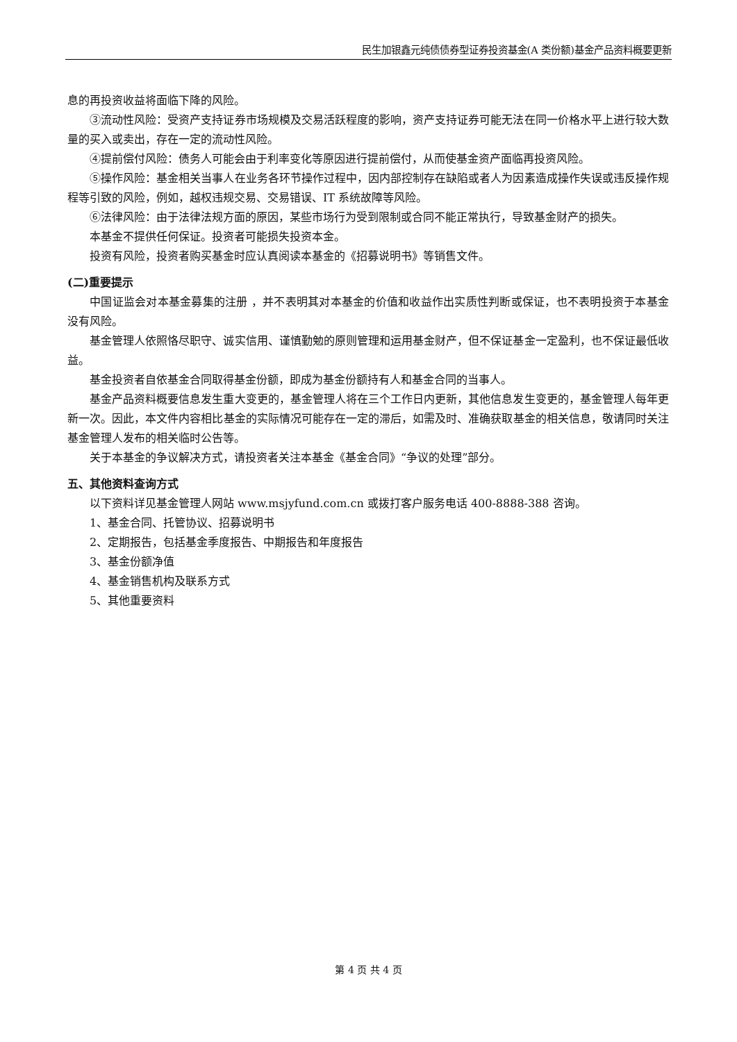民生加银鑫元纯债债券型证券投资基金(A 类份额)基金产品资料概要更新
息的再投资收益将面临下降的风险。
③流动性风险：受资产支持证券市场规模及交易活跃程度的影响，资产支持证券可能无法在同一价格水平上进行较大数量的买入或卖出，存在一定的流动性风险。
④提前偿付风险：债务人可能会由于利率变化等原因进行提前偿付，从而使基金资产面临再投资风险。
⑤操作风险：基金相关当事人在业务各环节操作过程中，因内部控制存在缺陷或者人为因素造成操作失误或违反操作规程等引致的风险，例如，越权违规交易、交易错误、IT 系统故障等风险。
⑥法律风险：由于法律法规方面的原因，某些市场行为受到限制或合同不能正常执行，导致基金财产的损失。
本基金不提供任何保证。投资者可能损失投资本金。
投资有风险，投资者购买基金时应认真阅读本基金的《招募说明书》等销售文件。
(二)重要提示
中国证监会对本基金募集的注册 ，并不表明其对本基金的价值和收益作出实质性判断或保证，也不表明投资于本基金没有风险。
基金管理人依照恪尽职守、诚实信用、谨慎勤勉的原则管理和运用基金财产，但不保证基金一定盈利，也不保证最低收益。
基金投资者自依基金合同取得基金份额，即成为基金份额持有人和基金合同的当事人。
基金产品资料概要信息发生重大变更的，基金管理人将在三个工作日内更新，其他信息发生变更的，基金管理人每年更新一次。因此，本文件内容相比基金的实际情况可能存在一定的滞后，如需及时、准确获取基金的相关信息，敬请同时关注基金管理人发布的相关临时公告等。
关于本基金的争议解决方式，请投资者关注本基金《基金合同》“争议的处理”部分。
五、其他资料查询方式
以下资料详见基金管理人网站 www.msjyfund.com.cn 或拨打客户服务电话 400-8888-388 咨询。
1、基金合同、托管协议、招募说明书
2、定期报告，包括基金季度报告、中期报告和年度报告
3、基金份额净值
4、基金销售机构及联系方式
5、其他重要资料
第 4 页 共 4 页